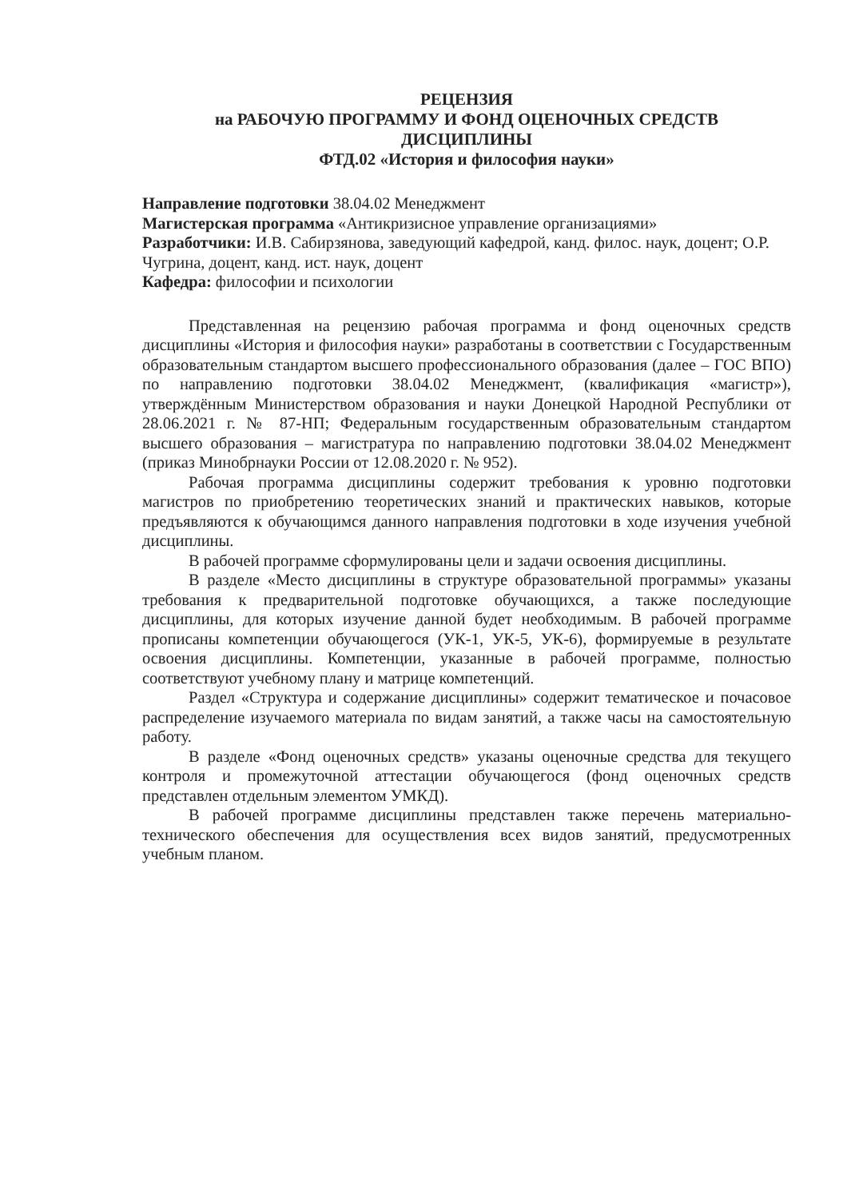РЕЦЕНЗИЯ
на РАБОЧУЮ ПРОГРАММУ И ФОНД ОЦЕНОЧНЫХ СРЕДСТВ
ДИСЦИПЛИНЫ
ФТД.02 «История и философия науки»
Направление подготовки 38.04.02 Менеджмент
Магистерская программа «Антикризисное управление организациями»
Разработчики: И.В. Сабирзянова, заведующий кафедрой, канд. филос. наук, доцент; О.Р. Чугрина, доцент, канд. ист. наук, доцент
Кафедра: философии и психологии
Представленная на рецензию рабочая программа и фонд оценочных средств дисциплины «История и философия науки» разработаны в соответствии с Государственным образовательным стандартом высшего профессионального образования (далее – ГОС ВПО) по направлению подготовки 38.04.02 Менеджмент, (квалификация «магистр»), утверждённым Министерством образования и науки Донецкой Народной Республики от 28.06.2021 г. № 87-НП; Федеральным государственным образовательным стандартом высшего образования – магистратура по направлению подготовки 38.04.02 Менеджмент (приказ Минобрнауки России от 12.08.2020 г. № 952).
Рабочая программа дисциплины содержит требования к уровню подготовки магистров по приобретению теоретических знаний и практических навыков, которые предъявляются к обучающимся данного направления подготовки в ходе изучения учебной дисциплины.
В рабочей программе сформулированы цели и задачи освоения дисциплины.
В разделе «Место дисциплины в структуре образовательной программы» указаны требования к предварительной подготовке обучающихся, а также последующие дисциплины, для которых изучение данной будет необходимым. В рабочей программе прописаны компетенции обучающегося (УК-1, УК-5, УК-6), формируемые в результате освоения дисциплины. Компетенции, указанные в рабочей программе, полностью соответствуют учебному плану и матрице компетенций.
Раздел «Структура и содержание дисциплины» содержит тематическое и почасовое распределение изучаемого материала по видам занятий, а также часы на самостоятельную работу.
В разделе «Фонд оценочных средств» указаны оценочные средства для текущего контроля и промежуточной аттестации обучающегося (фонд оценочных средств представлен отдельным элементом УМКД).
В рабочей программе дисциплины представлен также перечень материально-технического обеспечения для осуществления всех видов занятий, предусмотренных учебным планом.